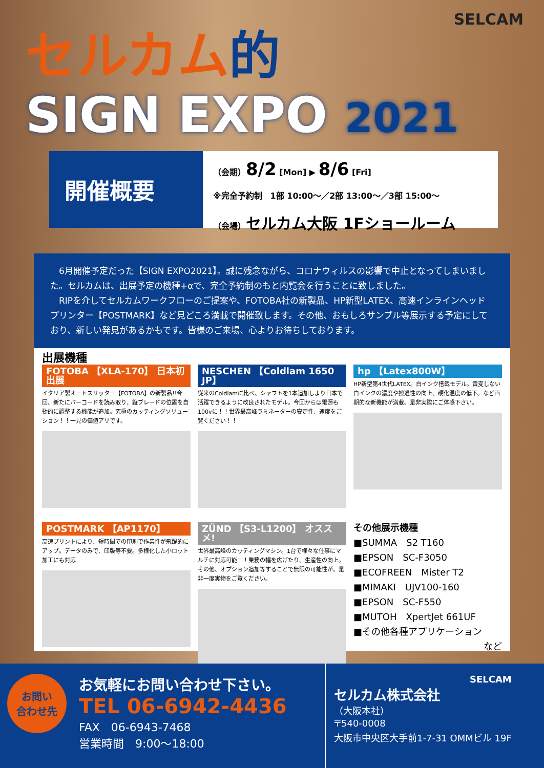SELCAM
セルカム的
SIGN EXPO 2021
開催概要
（会期）8/2 [Mon] ▶ 8/6 [Fri]
※完全予約制　1部 10:00〜／2部 13:00〜／3部 15:00〜
（会場）セルカム大阪 1Fショールーム
　6月開催予定だった【SIGN EXPO2021】。誠に残念ながら、コロナウィルスの影響で中止となってしまいました。セルカムは、出展予定の機種+αで、完全予約制のもと内覧会を行うことに致しました。
　RIPを介してセルカムワークフローのご提案や、FOTOBA社の新製品、HP新型LATEX、高速インラインヘッドプリンター【POSTMARK】など見どころ満載で開催致します。その他、おもしろサンプル等展示する予定にしており、新しい発見があるかもです。皆様のご来場、心よりお待ちしております。
出展機種
FOTOBA 【XLA-170】 日本初出展
イタリア製オートスリッター【FOTOBA】の新製品!!今回、新たにバーコードを読み取り、縦ブレードの位置を自動的に調整する機能が追加。究極のカッティングソリューション！！一見の価値アリです。
NESCHEN 【Coldlam 1650 JP】
従来のColdlamに比べ、シャフトを1本追加しより日本で活躍できるように改良されたモデル。今回からは電源も100vに！！世界最高峰ラミネーターの安定性、速度をご覧ください！！
hp 【Latex800W】
HP新型第4世代LATEX。白インク搭載モデル。黄変しない白インクの濃度や擦過性の向上、硬化温度の低下。など画期的な新機能が満載。是非実際にご体感下さい。
POSTMARK 【AP1170】
高速プリントにより、短時間での印刷で作業性が飛躍的にアップ。データのみで、印版等不要。多様化した小ロット加工にも対応
ZÜND 【S3-L1200】 オススメ!
世界最高峰のカッティングマシン。1台で様々な仕事にマルチに対応可能！！業務の幅を広げたり、生産性の向上。その他、オプション追加等することで無限の可能性が。是非一度実物をご覧ください。
その他展示機種
■SUMMA　S2 T160
■EPSON　SC-F3050
■ECOFREEN　Mister T2
■MIMAKI　UJV100-160
■EPSON　SC-F550
■MUTOH　XpertJet 661UF
■その他各種アプリケーション
など
お問い
合わせ先
お気軽にお問い合わせ下さい。
TEL 06-6942-4436
FAX　06-6943-7468
営業時間　9:00〜18:00
SELCAM
セルカム株式会社
（大阪本社）
〒540-0008
大阪市中央区大手前1-7-31 OMMビル 19F